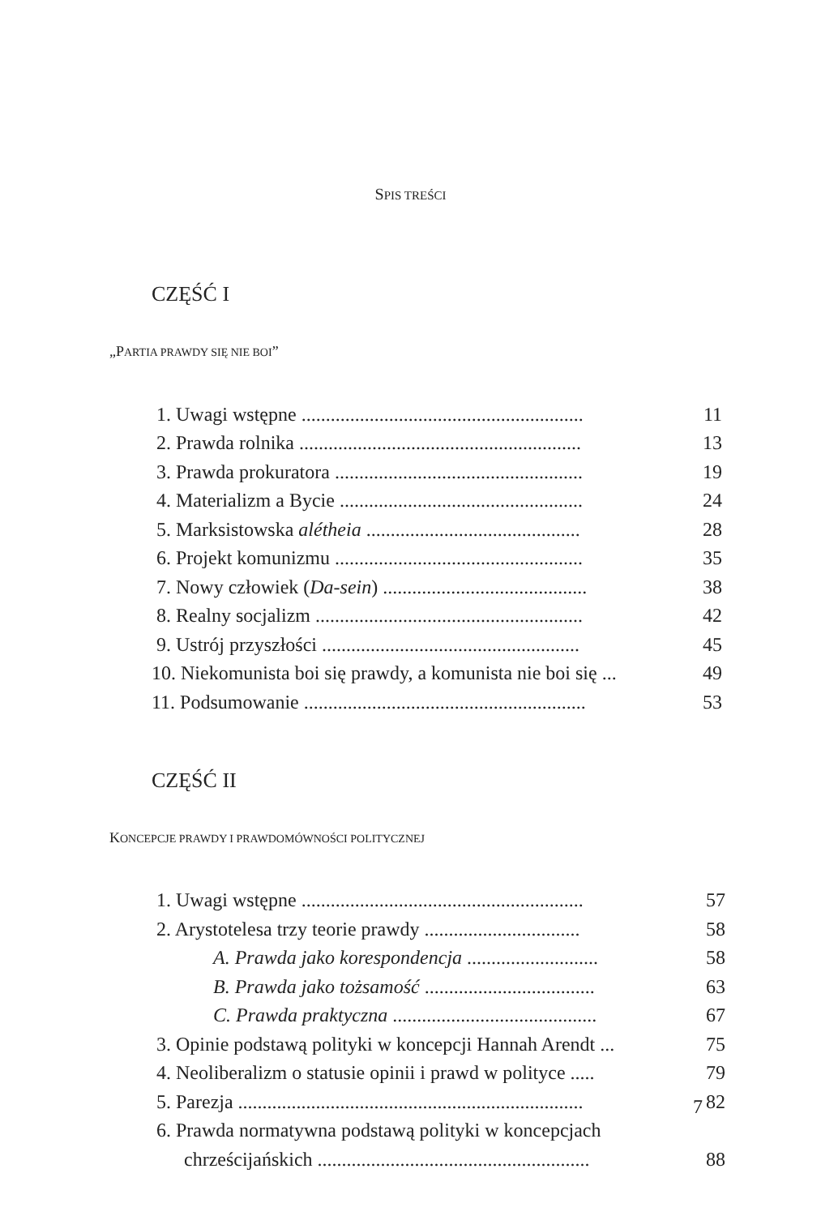SPIS TREŚCI
CZĘŚĆ I
„PARTIA PRAWDY SIĘ NIE BOI”
| 1. Uwagi wstępne .......................................................... | 11 |
| 2. Prawda rolnika .......................................................... | 13 |
| 3. Prawda prokuratora ................................................... | 19 |
| 4. Materializm a Bycie .................................................. | 24 |
| 5. Marksistowska alétheia ............................................ | 28 |
| 6. Projekt komunizmu ................................................... | 35 |
| 7. Nowy człowiek ( Da-sein ) .......................................... | 38 |
| 8. Realny socjalizm ....................................................... | 42 |
| 9. Ustrój przyszłości ..................................................... | 45 |
| 10. Niekomunista boi się prawdy, a komunista nie boi się ... | 49 |
| 11. Podsumowanie .......................................................... | 53 |
CZĘŚĆ II
KONCEPCJE PRAWDY I PRAWDOMÓWNOŚCI POLITYCZNEJ
| 1. Uwagi wstępne .......................................................... | 57 |
| 2. Arystotelesa trzy teorie prawdy ................................ | 58 |
| A. Prawda jako korespondencja ........................... | 58 |
| B. Prawda jako tożsamość ................................... | 63 |
| C. Prawda praktyczna .......................................... | 67 |
| 3. Opinie podstawą polityki w koncepcji Hannah Arendt ... | 75 |
| 4. Neoliberalizm o statusie opinii i prawd w polityce ..... | 79 |
| 5. Parezja ....................................................................... | 82 |
| 6. Prawda normatywna podstawą polityki w koncepcjach | |
| chrześcijańskich ........................................................ | 88 |
7